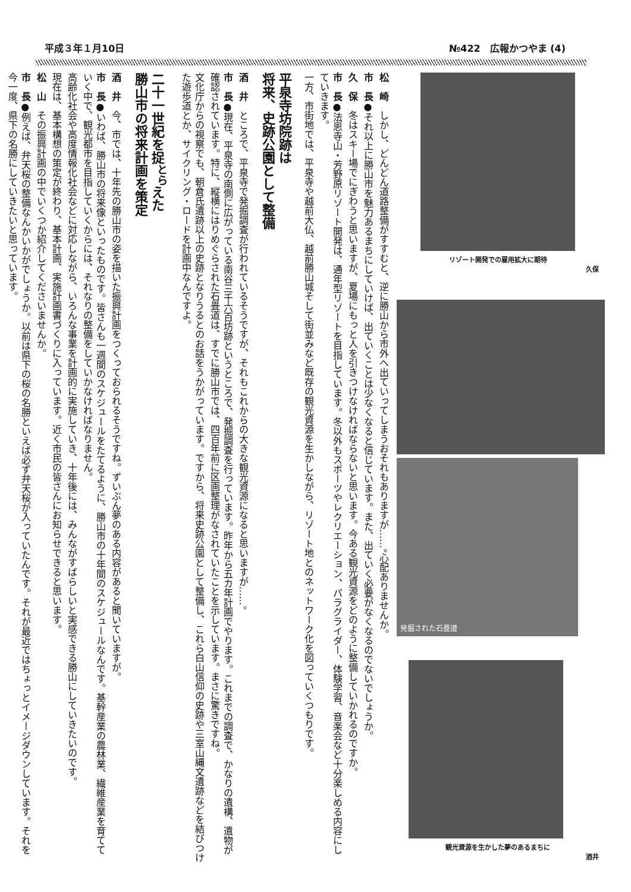平成３年１月10日 №422　広報かつやま (4)
松　崎　しかし、どんどん道路整備がすすむと、逆に勝山から市外へ出ていってしまうおそれもありますが……。心配ありませんか。
市　長●それ以上に勝山市を魅力あるまちにしていけば、出ていくことは少なくなると信じています。また、出ていく必要がなくなるのでないでしょうか。
久　保　冬はスキー場でにぎわうと思いますが、夏場にもっと人を引きつけなければならないと思います。今ある観光資源をどのように整備していかれるのですか。
市　長●法恩寺山・芳野原リゾート開発は、通年型リゾートを目指しています。冬以外もスポーツやレクリエーション、パラグライダー、体験学習、音楽会など十分楽しめる内容にしていきます。
一方、市街地では、平泉寺や越前大仏、越前勝山城そして街並みなど既存の観光資源を生かしながら、リゾート地とのネットワーク化を図っていくつもりです。
平泉寺坊院跡は
将来、史跡公園として整備
酒　井　ところで、平泉寺で発掘調査が行われているそうですが、それもこれからの大きな観光資源になると思いますが……。
市　長●現在、平泉寺の南側に広がっている南谷三千六百坊跡というところで、発掘調査を行っています。昨年から五カ年計画でやります。これまでの調査で、かなりの遺構、遺物が確認されています。特に、縦横にはりめぐらされた石畳道は、すでに勝山市では、四百年前に区画整理がなされていたことを示しています。まさに驚きですね。
文化庁からの視察でも、朝倉氏遺跡以上の史跡となりうるとのお話をうかがっています。ですから、将来史跡公園として整備し、これら白山信仰の史跡や三室山縄文遺跡などを結びつけた遊歩道とか、サイクリング・ロードを計画中なんですよ。
二十一世紀を捉<sup>とら</sup>えた
勝山市の将来計画を策定
酒　井　今、市では、十年先の勝山市の姿を描いた振興計画をつくっておられるそうですね。ずいぶん夢のある内容があると聞いていますが。
市　長●いわば、勝山市の将来像といったものです。皆さんも一週間のスケジュールをたてるように、勝山市の十年間のスケジュールなんです。基幹産業の農林業、繊維産業を育てていく中で、観光都市を目指していくからには、それなりの整備をしていかなければなりません。
高齢化社会や高度情報化社会などに対応しながら、いろんな事業を計画的に実施していき、十年後には、みんながすばらしいと実感できる勝山にしていきたいのです。
現在は、基本構想の策定が終わり、基本計画、実施計画書づくりに入っています。近く市民の皆さんにお知らせできると思います。
松　山　その振興計画の中でいくつか紹介してくださいませんか。
市　長●例えば、弁天桜の整備なんかいかがでしょうか。以前は県下の桜の名勝といえば必ず弁天桜が入っていたんです。それが最近ではちょっとイメージダウンしています。それを今一度、県下の名勝にしていきたいと思っています。
リゾート開発での雇用拡大に期待
久保
発掘された石畳道
観光資源を生かした夢のあるまちに
酒井